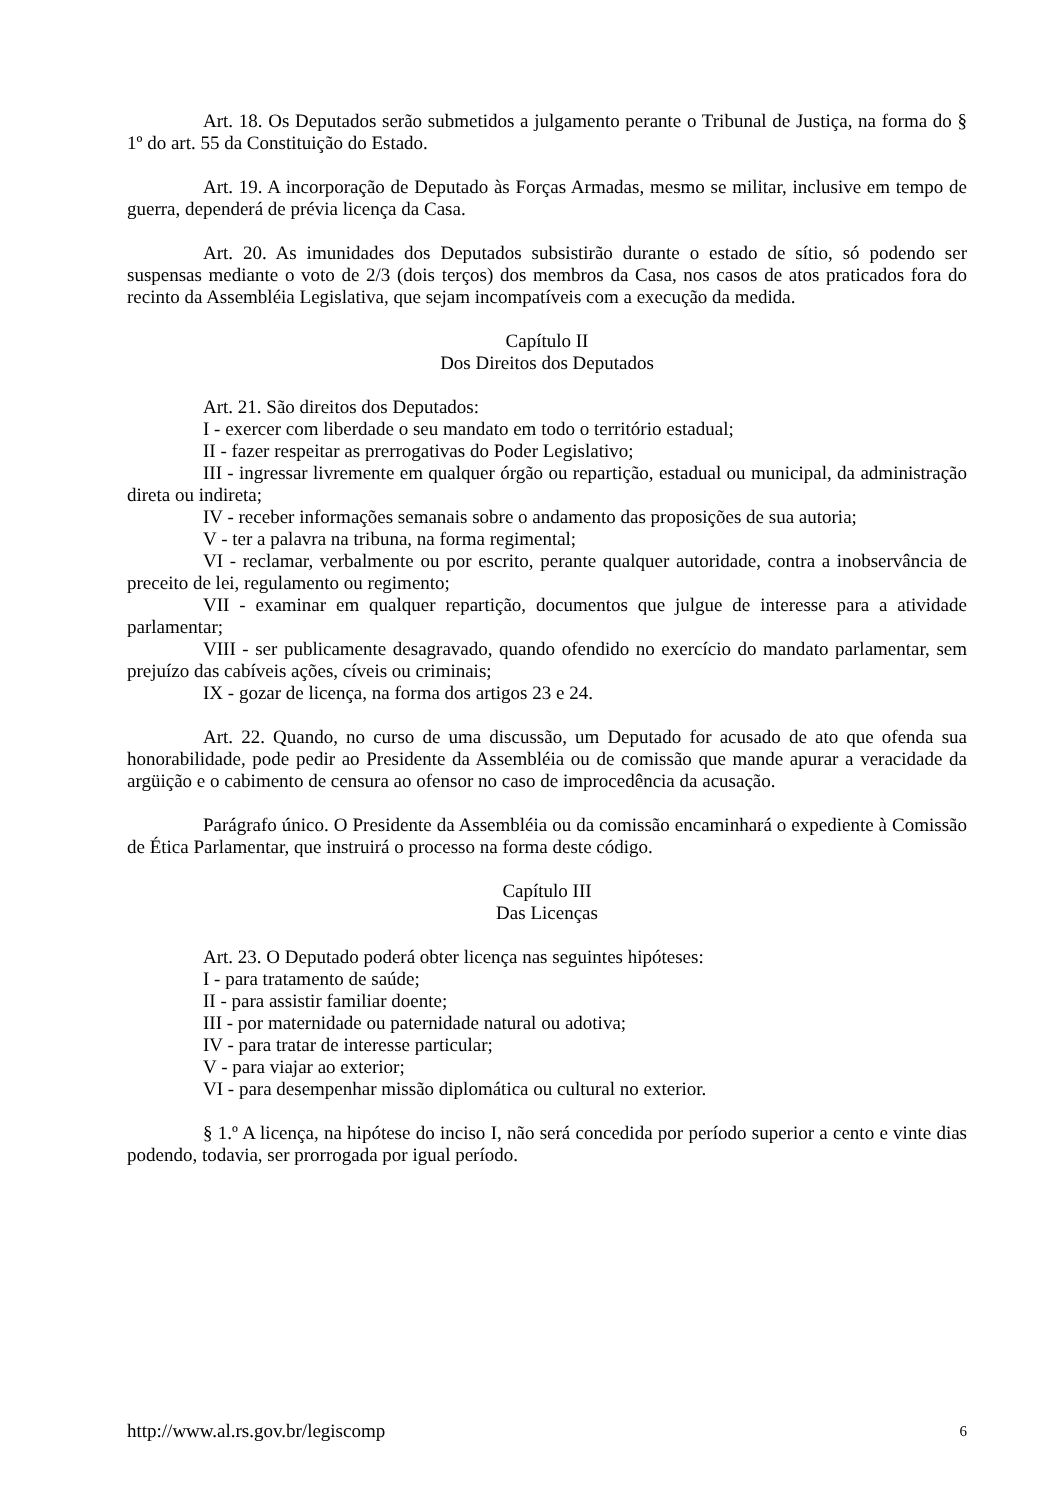Art. 18. Os Deputados serão submetidos a julgamento perante o Tribunal de Justiça, na forma do § 1º do art. 55 da Constituição do Estado.
Art. 19. A incorporação de Deputado às Forças Armadas, mesmo se militar, inclusive em tempo de guerra, dependerá de prévia licença da Casa.
Art. 20. As imunidades dos Deputados subsistirão durante o estado de sítio, só podendo ser suspensas mediante o voto de 2/3 (dois terços) dos membros da Casa, nos casos de atos praticados fora do recinto da Assembléia Legislativa, que sejam incompatíveis com a execução da medida.
Capítulo II
Dos Direitos dos Deputados
Art. 21. São direitos dos Deputados:
I - exercer com liberdade o seu mandato em todo o território estadual;
II - fazer respeitar as prerrogativas do Poder Legislativo;
III - ingressar livremente em qualquer órgão ou repartição, estadual ou municipal, da administração direta ou indireta;
IV - receber informações semanais sobre o andamento das proposições de sua autoria;
V - ter a palavra na tribuna, na forma regimental;
VI - reclamar, verbalmente ou por escrito, perante qualquer autoridade, contra a inobservância de preceito de lei, regulamento ou regimento;
VII - examinar em qualquer repartição, documentos que julgue de interesse para a atividade parlamentar;
VIII - ser publicamente desagravado, quando ofendido no exercício do mandato parlamentar, sem prejuízo das cabíveis ações, cíveis ou criminais;
IX - gozar de licença, na forma dos artigos 23 e 24.
Art. 22. Quando, no curso de uma discussão, um Deputado for acusado de ato que ofenda sua honorabilidade, pode pedir ao Presidente da Assembléia ou de comissão que mande apurar a veracidade da argüição e o cabimento de censura ao ofensor no caso de improcedência da acusação.
Parágrafo único. O Presidente da Assembléia ou da comissão encaminhará o expediente à Comissão de Ética Parlamentar, que instruirá o processo na forma deste código.
Capítulo III
Das Licenças
Art. 23. O Deputado poderá obter licença nas seguintes hipóteses:
I - para tratamento de saúde;
II - para assistir familiar doente;
III - por maternidade ou paternidade natural ou adotiva;
IV - para tratar de interesse particular;
V - para viajar ao exterior;
VI - para desempenhar missão diplomática ou cultural no exterior.
§ 1.º A licença, na hipótese do inciso I, não será concedida por período superior a cento e vinte dias podendo, todavia, ser prorrogada por igual período.
http://www.al.rs.gov.br/legiscomp 6